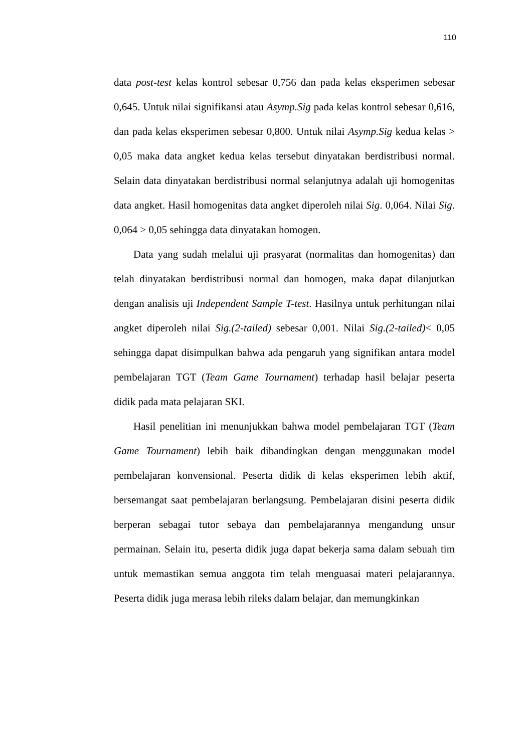110
data post-test kelas kontrol sebesar 0,756 dan pada kelas eksperimen sebesar 0,645. Untuk nilai signifikansi atau Asymp.Sig pada kelas kontrol sebesar 0,616, dan pada kelas eksperimen sebesar 0,800. Untuk nilai Asymp.Sig kedua kelas > 0,05 maka data angket kedua kelas tersebut dinyatakan berdistribusi normal. Selain data dinyatakan berdistribusi normal selanjutnya adalah uji homogenitas data angket. Hasil homogenitas data angket diperoleh nilai Sig. 0,064. Nilai Sig. 0,064 > 0,05 sehingga data dinyatakan homogen.
Data yang sudah melalui uji prasyarat (normalitas dan homogenitas) dan telah dinyatakan berdistribusi normal dan homogen, maka dapat dilanjutkan dengan analisis uji Independent Sample T-test. Hasilnya untuk perhitungan nilai angket diperoleh nilai Sig.(2-tailed) sebesar 0,001. Nilai Sig.(2-tailed)< 0,05 sehingga dapat disimpulkan bahwa ada pengaruh yang signifikan antara model pembelajaran TGT (Team Game Tournament) terhadap hasil belajar peserta didik pada mata pelajaran SKI.
Hasil penelitian ini menunjukkan bahwa model pembelajaran TGT (Team Game Tournament) lebih baik dibandingkan dengan menggunakan model pembelajaran konvensional. Peserta didik di kelas eksperimen lebih aktif, bersemangat saat pembelajaran berlangsung. Pembelajaran disini peserta didik berperan sebagai tutor sebaya dan pembelajarannya mengandung unsur permainan. Selain itu, peserta didik juga dapat bekerja sama dalam sebuah tim untuk memastikan semua anggota tim telah menguasai materi pelajarannya. Peserta didik juga merasa lebih rileks dalam belajar, dan memungkinkan